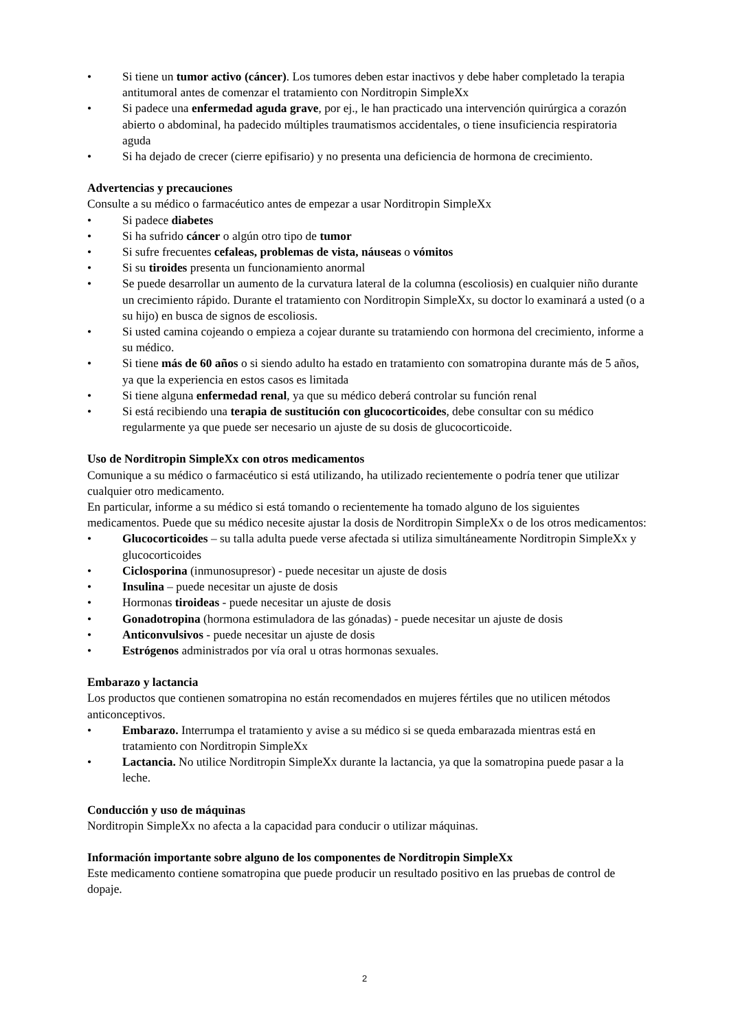• Si tiene un tumor activo (cáncer). Los tumores deben estar inactivos y debe haber completado la terapia antitumoral antes de comenzar el tratamiento con Norditropin SimpleXx
• Si padece una enfermedad aguda grave, por ej., le han practicado una intervención quirúrgica a corazón abierto o abdominal, ha padecido múltiples traumatismos accidentales, o tiene insuficiencia respiratoria aguda
• Si ha dejado de crecer (cierre epifisario) y no presenta una deficiencia de hormona de crecimiento.
Advertencias y precauciones
Consulte a su médico o farmacéutico antes de empezar a usar Norditropin SimpleXx
• Si padece diabetes
• Si ha sufrido cáncer o algún otro tipo de tumor
• Si sufre frecuentes cefaleas, problemas de vista, náuseas o vómitos
• Si su tiroides presenta un funcionamiento anormal
• Se puede desarrollar un aumento de la curvatura lateral de la columna (escoliosis) en cualquier niño durante un crecimiento rápido. Durante el tratamiento con Norditropin SimpleXx, su doctor lo examinará a usted (o a su hijo) en busca de signos de escoliosis.
• Si usted camina cojeando o empieza a cojear durante su tratamiendo con hormona del crecimiento, informe a su médico.
• Si tiene más de 60 años o si siendo adulto ha estado en tratamiento con somatropina durante más de 5 años, ya que la experiencia en estos casos es limitada
• Si tiene alguna enfermedad renal, ya que su médico deberá controlar su función renal
• Si está recibiendo una terapia de sustitución con glucocorticoides, debe consultar con su médico regularmente ya que puede ser necesario un ajuste de su dosis de glucocorticoide.
Uso de Norditropin SimpleXx con otros medicamentos
Comunique a su médico o farmacéutico si está utilizando, ha utilizado recientemente o podría tener que utilizar cualquier otro medicamento.
En particular, informe a su médico si está tomando o recientemente ha tomado alguno de los siguientes medicamentos. Puede que su médico necesite ajustar la dosis de Norditropin SimpleXx o de los otros medicamentos:
• Glucocorticoides – su talla adulta puede verse afectada si utiliza simultáneamente Norditropin SimpleXx y glucocorticoides
• Ciclosporina (inmunosupresor) - puede necesitar un ajuste de dosis
• Insulina – puede necesitar un ajuste de dosis
• Hormonas tiroideas - puede necesitar un ajuste de dosis
• Gonadotropina (hormona estimuladora de las gónadas) - puede necesitar un ajuste de dosis
• Anticonvulsivos - puede necesitar un ajuste de dosis
• Estrógenos administrados por vía oral u otras hormonas sexuales.
Embarazo y lactancia
Los productos que contienen somatropina no están recomendados en mujeres fértiles que no utilicen métodos anticonceptivos.
• Embarazo. Interrumpa el tratamiento y avise a su médico si se queda embarazada mientras está en tratamiento con Norditropin SimpleXx
• Lactancia. No utilice Norditropin SimpleXx durante la lactancia, ya que la somatropina puede pasar a la leche.
Conducción y uso de máquinas
Norditropin SimpleXx no afecta a la capacidad para conducir o utilizar máquinas.
Información importante sobre alguno de los componentes de Norditropin SimpleXx
Este medicamento contiene somatropina que puede producir un resultado positivo en las pruebas de control de dopaje.
2